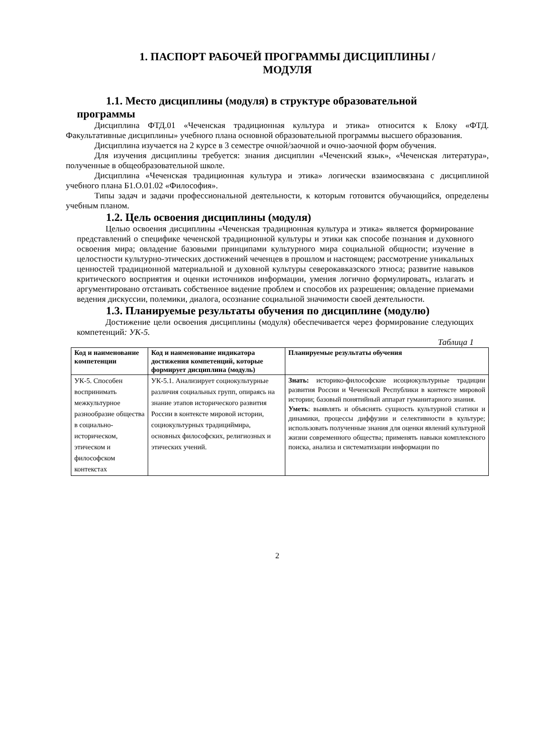1. ПАСПОРТ РАБОЧЕЙ ПРОГРАММЫ ДИСЦИПЛИНЫ /
МОДУЛЯ
1.1. Место дисциплины (модуля) в структуре образовательной
программы
Дисциплина ФТД.01 «Чеченская традиционная культура и этика» относится к Блоку «ФТД. Факультативные дисциплины» учебного плана основной образовательной программы высшего образования.
Дисциплина изучается на 2 курсе в 3 семестре очной/заочной и очно-заочной форм обучения.
Для изучения дисциплины требуется: знания дисциплин «Чеченский язык», «Чеченская литература», полученные в общеобразовательной школе.
Дисциплина «Чеченская традиционная культура и этика» логически взаимосвязана с дисциплиной учебного плана Б1.О.01.02 «Философия».
Типы задач и задачи профессиональной деятельности, к которым готовится обучающийся, определены учебным планом.
1.2. Цель освоения дисциплины (модуля)
Целью освоения дисциплины «Чеченская традиционная культура и этика» является формирование представлений о специфике чеченской традиционной культуры и этики как способе познания и духовного освоения мира; овладение базовыми принципами культурного мира социальной общности; изучение в целостности культурно-этических достижений чеченцев в прошлом и настоящем; рассмотрение уникальных ценностей традиционной материальной и духовной культуры северокавказского этноса; развитие навыков критического восприятия и оценки источников информации, умения логично формулировать, излагать и аргументировано отстаивать собственное видение проблем и способов их разрешения; овладение приемами ведения дискуссии, полемики, диалога, осознание социальной значимости своей деятельности.
1.3. Планируемые результаты обучения по дисциплине (модулю)
Достижение цели освоения дисциплины (модуля) обеспечивается через формирование следующих компетенций: УК-5.
Таблица 1
| Код и наименование компетенции | Код и наименование индикатора достижения компетенций, которые формирует дисциплина (модуль) | Планируемые результаты обучения |
| --- | --- | --- |
| УК-5. Способен воспринимать межкультурное разнообразие общества в социально-историческом, этическом и философском контекстах | УК-5.1. Анализирует социокультурные различия социальных групп, опираясь на знание этапов исторического развития России в контексте мировой истории, социокультурных традициймира, основных философских, религиозных и этических учений. | Знать: историко-философские исоциокультурные традиции развития России и Чеченской Республики в контексте мировой истории; базовый понятийный аппарат гуманитарного знания. Уметь : выявлять и объяснять сущность культурной статики и динамики, процессы диффузии и селективности в культуре; использовать полученные знания для оценки явлений культурной жизни современного общества; применять навыки комплексного поиска, анализа и систематизации информации по |
2